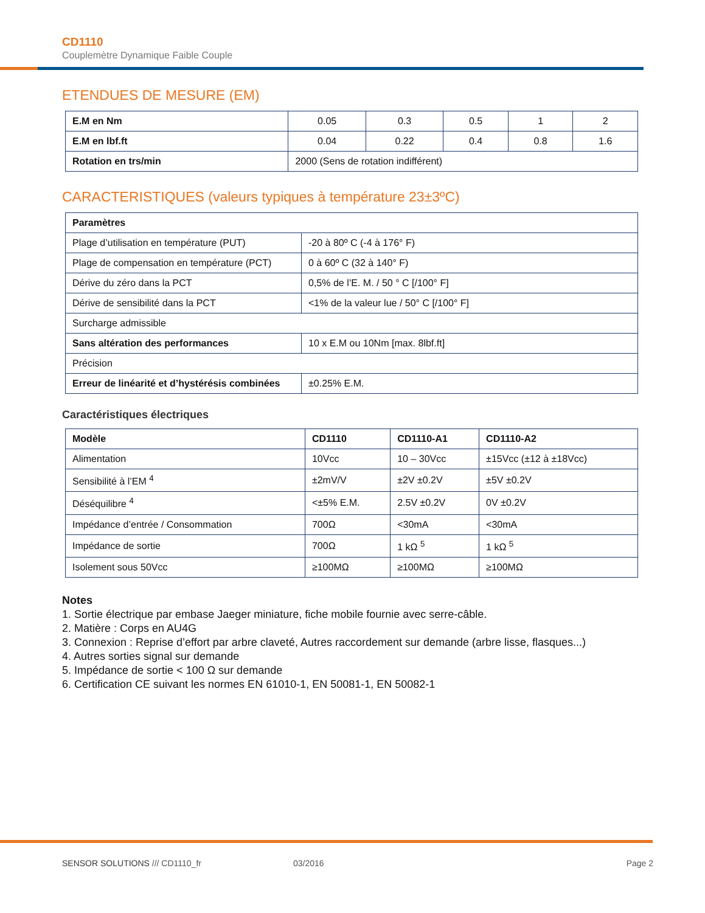CD1110
Couplemètre Dynamique Faible Couple
ETENDUES DE MESURE (EM)
| E.M en Nm | 0.05 | 0.3 | 0.5 | 1 | 2 |
| E.M en lbf.ft | 0.04 | 0.22 | 0.4 | 0.8 | 1.6 |
| Rotation en trs/min | 2000 (Sens de rotation indifférent) | | | | |
CARACTERISTIQUES (valeurs typiques à température 23±3ºC)
| Paramètres | |
| --- | --- |
| Plage d’utilisation en température (PUT) | -20 à 80º C (-4 à 176° F) |
| Plage de compensation en température (PCT) | 0 à 60º C (32 à 140° F) |
| Dérive du zéro dans la PCT | 0,5% de l’E. M. / 50 ° C [/100° F] |
| Dérive de sensibilité dans la PCT | <1% de la valeur lue / 50° C [/100° F] |
| Surcharge admissible | |
| Sans altération des performances | 10 x E.M ou 10Nm [max. 8lbf.ft] |
| Précision | |
| Erreur de linéarité et d’hystérésis combinées | ±0.25% E.M. |
Caractéristiques électriques
| Modèle | CD1110 | CD1110-A1 | CD1110-A2 |
| --- | --- | --- | --- |
| Alimentation | 10Vcc | 10 – 30Vcc | ±15Vcc (±12 à ±18Vcc) |
| Sensibilité à l’EM <sup>4</sup> | ±2mV/V | ±2V ±0.2V | ±5V ±0.2V |
| Déséquilibre <sup>4</sup> | <±5% E.M. | 2.5V ±0.2V | 0V ±0.2V |
| Impédance d’entrée / Consommation | 700Ω | <30mA | <30mA |
| Impédance de sortie | 700Ω | 1 kΩ <sup>5</sup> | 1 kΩ <sup>5</sup> |
| Isolement sous 50Vcc | ≥100MΩ | ≥100MΩ | ≥100MΩ |
Notes
1. Sortie électrique par embase Jaeger miniature, fiche mobile fournie avec serre-câble.
2. Matière : Corps en AU4G
3. Connexion : Reprise d’effort par arbre claveté, Autres raccordement sur demande (arbre lisse, flasques...)
4. Autres sorties signal sur demande
5. Impédance de sortie < 100 Ω sur demande
6. Certification CE suivant les normes EN 61010-1, EN 50081-1, EN 50082-1
SENSOR SOLUTIONS /// CD1110_fr 03/2016 Page 2